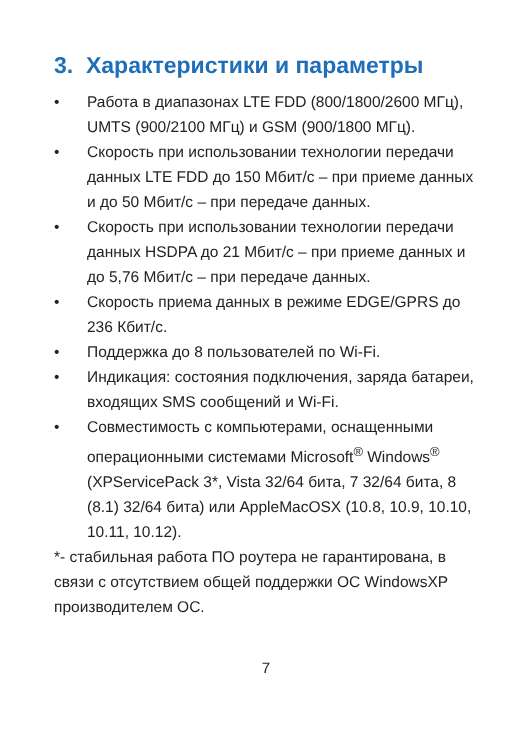3. Характеристики и параметры
• Работа в диапазонах LTE FDD (800/1800/2600 МГц), UMTS (900/2100 МГц) и GSM (900/1800 МГц).
• Скорость при использовании технологии передачи данных LTE FDD до 150 Мбит/с – при приеме данных и до 50 Мбит/с – при передаче данных.
• Скорость при использовании технологии передачи данных HSDPA до 21 Мбит/с – при приеме данных и до 5,76 Мбит/с – при передаче данных.
• Скорость приема данных в режиме EDGE/GPRS до 236 Кбит/с.
• Поддержка до 8 пользователей по Wi-Fi.
• Индикация: состояния подключения, заряда батареи, входящих SMS сообщений и Wi-Fi.
• Совместимость с компьютерами, оснащенными операционными системами Microsoft<sup>®</sup> Windows<sup>®</sup> (XPServicePack 3*, Vista 32/64 бита, 7 32/64 бита, 8 (8.1) 32/64 бита) или AppleMacOSX (10.8, 10.9, 10.10, 10.11, 10.12).
*- стабильная работа ПО роутера не гарантирована, в связи с отсутствием общей поддержки ОС WindowsXP производителем ОС.
7